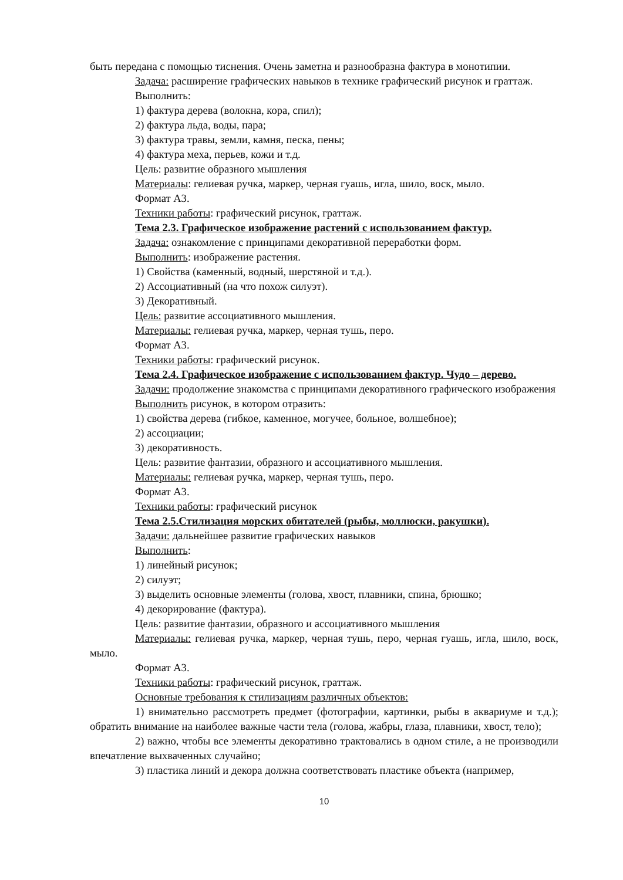быть передана с помощью тиснения. Очень заметна и разнообразна фактура в монотипии.
Задача: расширение графических навыков в технике графический рисунок и граттаж.
Выполнить:
1) фактура дерева (волокна, кора, спил);
2) фактура льда, воды, пара;
3) фактура травы, земли, камня, песка, пены;
4) фактура меха, перьев, кожи и т.д.
Цель: развитие образного мышления
Материалы: гелиевая ручка, маркер, черная гуашь, игла, шило, воск, мыло.
Формат А3.
Техники работы: графический рисунок, граттаж.
Тема 2.3. Графическое изображение растений с использованием фактур.
Задача: ознакомление с принципами декоративной переработки форм.
Выполнить: изображение растения.
1) Свойства (каменный, водный, шерстяной и т.д.).
2) Ассоциативный (на что похож силуэт).
3) Декоративный.
Цель: развитие ассоциативного мышления.
Материалы: гелиевая ручка, маркер, черная тушь, перо.
Формат А3.
Техники работы: графический рисунок.
Тема 2.4. Графическое изображение с использованием фактур. Чудо – дерево.
Задачи: продолжение знакомства с принципами декоративного графического изображения
Выполнить рисунок, в котором отразить:
1) свойства дерева (гибкое, каменное, могучее, больное, волшебное);
2) ассоциации;
3) декоративность.
Цель: развитие фантазии, образного и ассоциативного мышления.
Материалы: гелиевая ручка, маркер, черная тушь, перо.
Формат А3.
Техники работы: графический рисунок
Тема 2.5.Стилизация морских обитателей (рыбы, моллюски, ракушки).
Задачи: дальнейшее развитие графических навыков
Выполнить:
1) линейный рисунок;
2) силуэт;
3) выделить основные элементы (голова, хвост, плавники, спина, брюшко;
4) декорирование (фактура).
Цель: развитие фантазии, образного и ассоциативного мышления
Материалы: гелиевая ручка, маркер, черная тушь, перо, черная гуашь, игла, шило, воск, мыло.
Формат А3.
Техники работы: графический рисунок, граттаж.
Основные требования к стилизациям различных объектов:
1) внимательно рассмотреть предмет (фотографии, картинки, рыбы в аквариуме и т.д.); обратить внимание на наиболее важные части тела (голова, жабры, глаза, плавники, хвост, тело);
2) важно, чтобы все элементы декоративно трактовались в одном стиле, а не производили впечатление выхваченных случайно;
3) пластика линий и декора должна соответствовать пластике объекта (например,
10